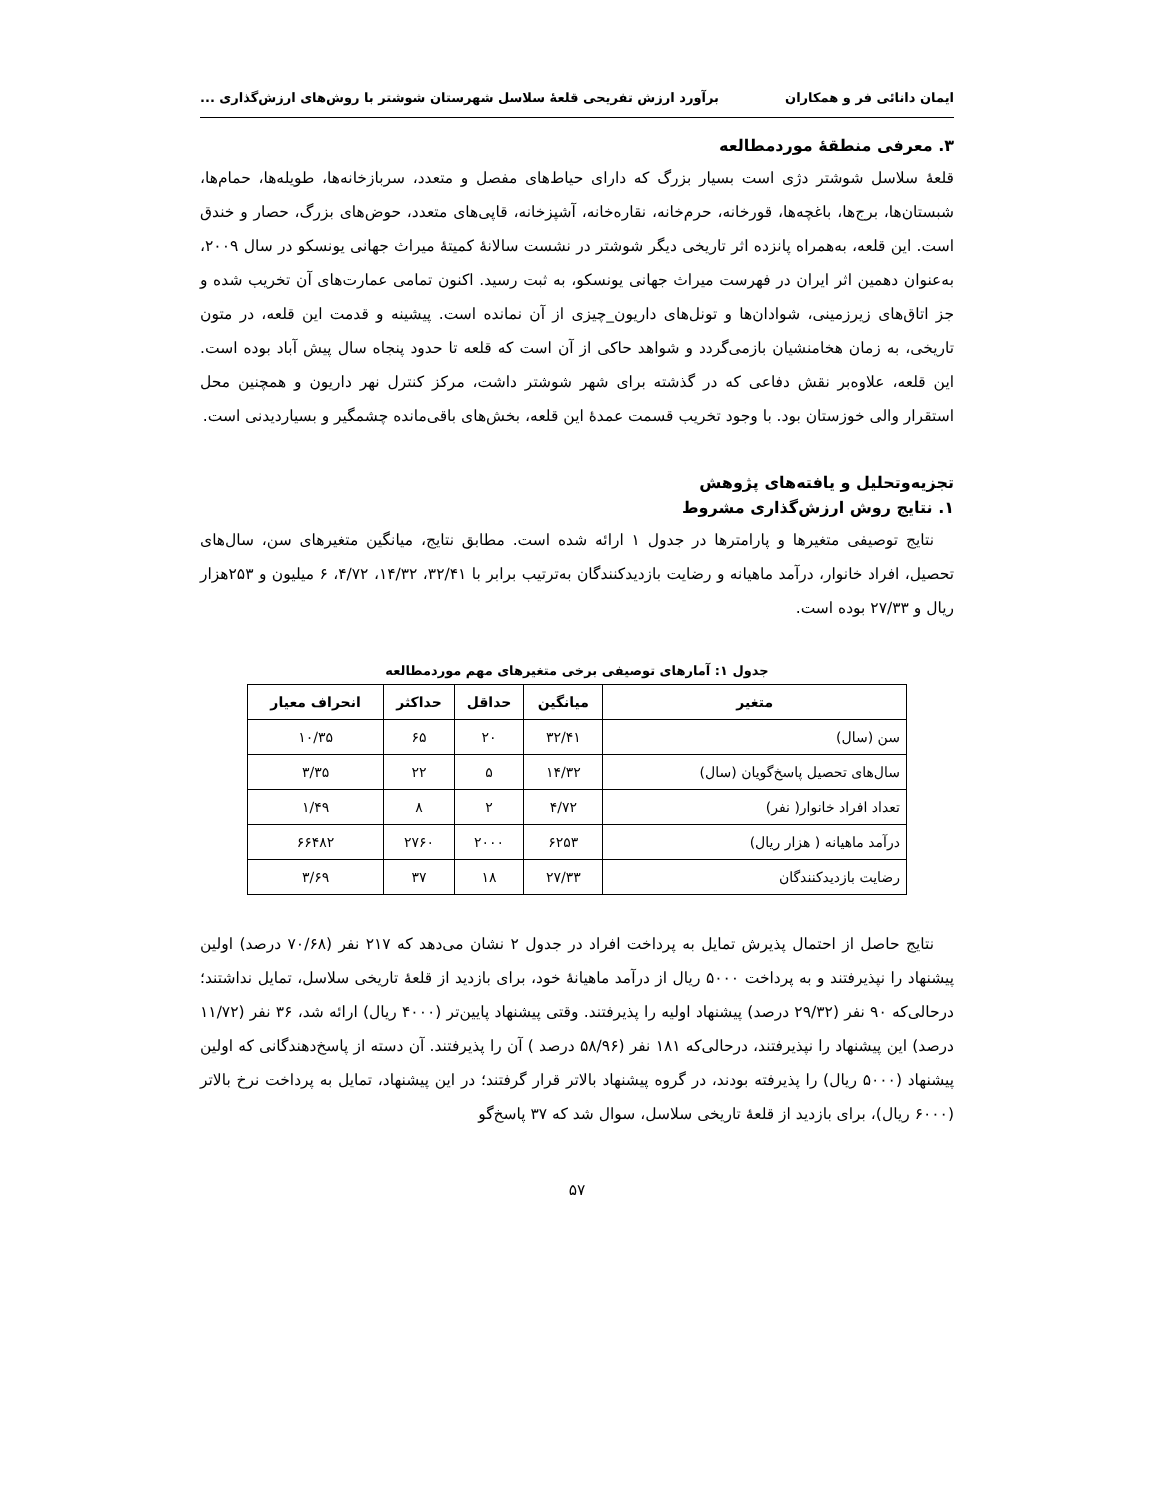ایمان دانائی فر و همکاران برآورد ارزش تفریحی قلعهٔ سلاسل شهرستان شوشتر با روش‌های ارزش‌گذاری ...
۳. معرفی منطقهٔ موردمطالعه
قلعهٔ سلاسل شوشتر دژی است بسیار بزرگ که دارای حیاط‌های مفصل و متعدد، سربازخانه‌ها، طویله‌ها، حمام‌ها، شبستان‌ها، برج‌ها، باغچه‌ها، قورخانه، حرم‌خانه، نقاره‌خانه، آشپزخانه، قاپی‌های متعدد، حوض‌های بزرگ، حصار و خندق است. این قلعه، به‌همراه پانزده اثر تاریخی دیگر شوشتر در نشست سالانهٔ کمیتهٔ میراث جهانی یونسکو در سال ۲۰۰۹، به‌عنوان دهمین اثر ایران در فهرست میراث جهانی یونسکو، به ثبت رسید. اکنون تمامی عمارت‌های آن تخریب شده و جز اتاق‌های زیرزمینی، شوادان‌ها و تونل‌های داریون_چیزی از آن نمانده است. پیشینه و قدمت این قلعه، در متون تاریخی، به زمان هخامنشیان بازمی‌گردد و شواهد حاکی از آن است که قلعه تا حدود پنجاه سال پیش آباد بوده است. این قلعه، علاوه‌بر نقش دفاعی که در گذشته برای شهر شوشتر داشت، مرکز کنترل نهر داریون و همچنین محل استقرار والی خوزستان بود. با وجود تخریب قسمت عمدهٔ این قلعه، بخش‌های باقی‌مانده چشمگیر و بسیاردیدنی است.
تجزیه‌وتحلیل و یافته‌های پژوهش
۱. نتایج روش ارزش‌گذاری مشروط
نتایج توصیفی متغیرها و پارامترها در جدول ۱ ارائه شده است. مطابق نتایج، میانگین متغیرهای سن، سال‌های تحصیل، افراد خانوار، درآمد ماهیانه و رضایت بازدیدکنندگان به‌ترتیب برابر با ۳۲/۴۱، ۱۴/۳۲، ۴/۷۲، ۶ میلیون و ۲۵۳هزار ریال و ۲۷/۳۳ بوده است.
جدول ۱: آمارهای توصیفی برخی متغیرهای مهم موردمطالعه
| متغیر | میانگین | حداقل | حداکثر | انحراف معیار |
| --- | --- | --- | --- | --- |
| سن (سال) | ۳۲/۴۱ | ۲۰ | ۶۵ | ۱۰/۳۵ |
| سال‌های تحصیل پاسخ‌گویان (سال) | ۱۴/۳۲ | ۵ | ۲۲ | ۳/۳۵ |
| تعداد افراد خانوار( نفر) | ۴/۷۲ | ۲ | ۸ | ۱/۴۹ |
| درآمد ماهیانه ( هزار ریال) | ۶۲۵۳ | ۲۰۰۰ | ۲۷۶۰ | ۶۶۴۸۲ |
| رضایت بازدیدکنندگان | ۲۷/۳۳ | ۱۸ | ۳۷ | ۳/۶۹ |
نتایج حاصل از احتمال پذیرش تمایل به پرداخت افراد در جدول ۲ نشان می‌دهد که ۲۱۷ نفر (۷۰/۶۸ درصد) اولین پیشنهاد را نپذیرفتند و به پرداخت ۵۰۰۰ ریال از درآمد ماهیانهٔ خود، برای بازدید از قلعهٔ تاریخی سلاسل، تمایل نداشتند؛ درحالی‌که ۹۰ نفر (۲۹/۳۲ درصد) پیشنهاد اولیه را پذیرفتند. وقتی پیشنهاد پایین‌تر (۴۰۰۰ ریال) ارائه شد، ۳۶ نفر (۱۱/۷۲ درصد) این پیشنهاد را نپذیرفتند، درحالی‌که ۱۸۱ نفر (۵۸/۹۶ درصد ) آن را پذیرفتند. آن دسته از پاسخ‌دهندگانی که اولین پیشنهاد (۵۰۰۰ ریال) را پذیرفته بودند، در گروه پیشنهاد بالاتر قرار گرفتند؛ در این پیشنهاد، تمایل به پرداخت نرخ بالاتر (۶۰۰۰ ریال)، برای بازدید از قلعهٔ تاریخی سلاسل، سوال شد که ۳۷ پاسخ‌گو
۵۷